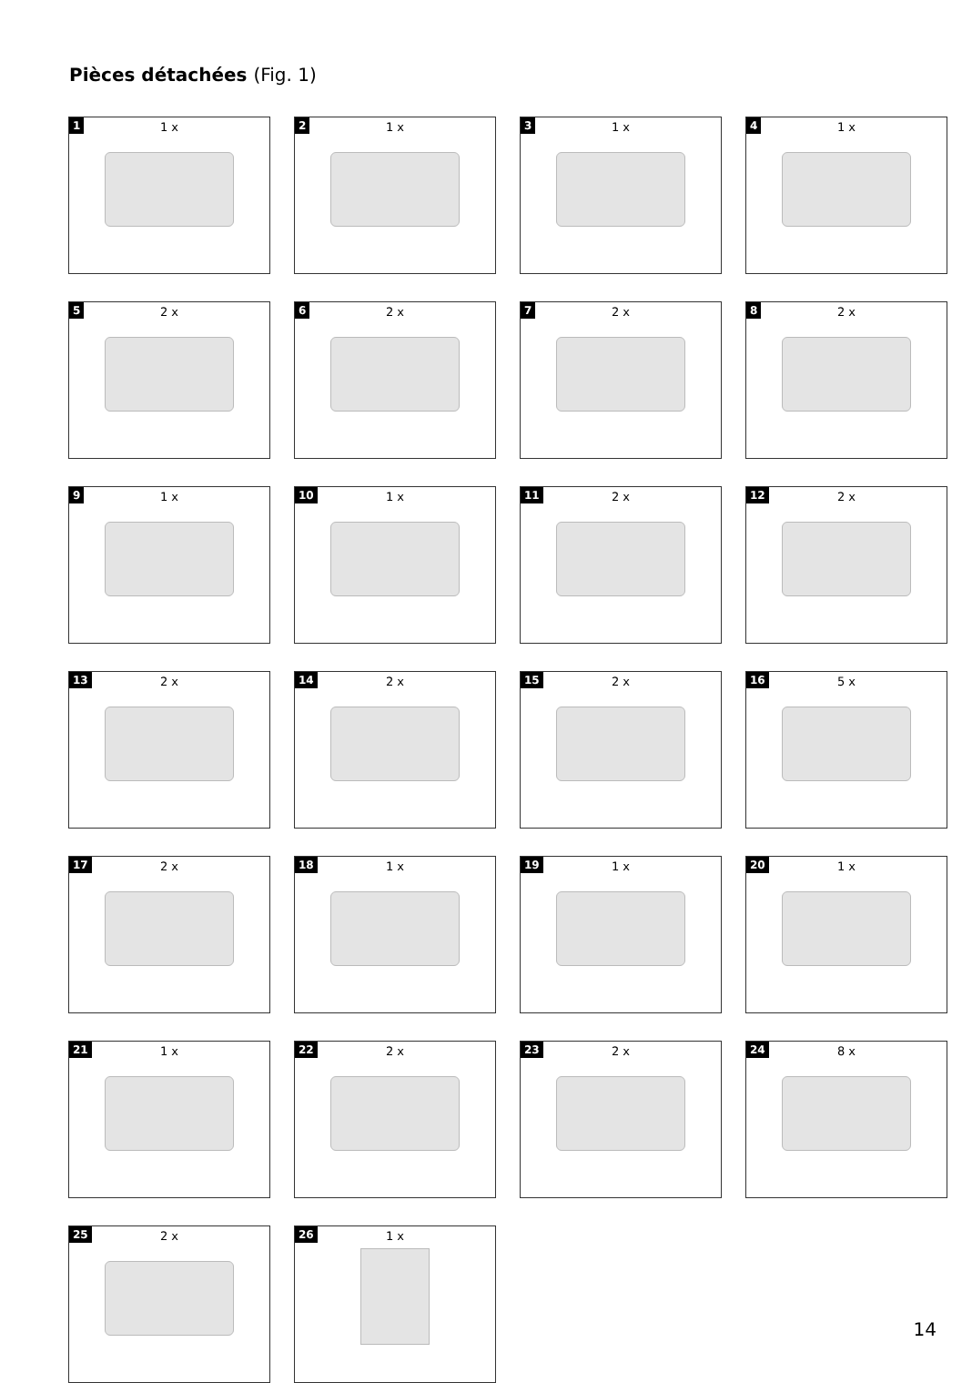Pièces détachées (Fig. 1)
1
1 x
2
1 x
3
1 x
4
1 x
5
2 x
6
2 x
7
2 x
8
2 x
9
1 x
10
1 x
11
2 x
12
2 x
13
2 x
14
2 x
15
2 x
16
5 x
17
2 x
18
1 x
19
1 x
20
1 x
21
1 x
22
2 x
23
2 x
24
8 x
25
2 x
26
1 x
14